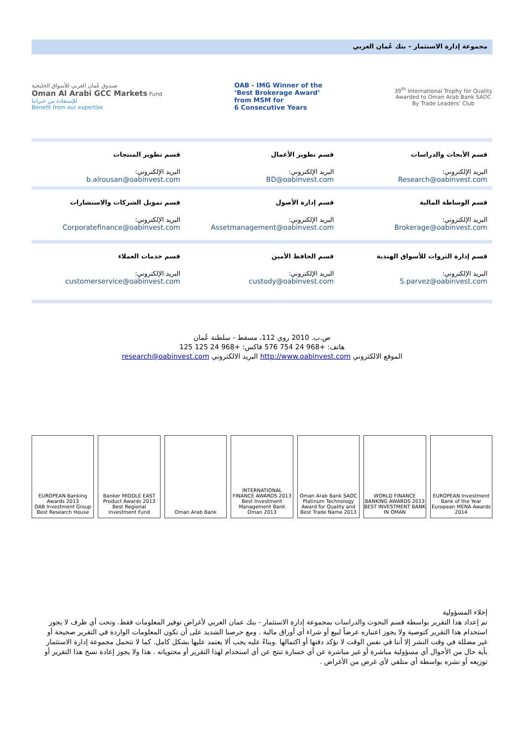مجموعة إدارة الاستثمار – بنك عُمان العربي
صندوق عُمان العربي للأسواق الخليجية
Oman Al Arabi GCC Markets Fund
للإستفادة من خبراتنا
Benefit from our expertise
OAB - IMG Winner of the
‘Best Brokerage Award’
from MSM for
6 Consecutive Years
39<sup>th</sup> International Trophy for Quality
Awarded to Oman Arab Bank SAOC
By Trade Leaders’ Club
| قسم الأبحاث والدراسات البريد الإلكتروني: Research@oabinvest.com | قسم تطوير الأعمال البريد الإلكتروني: BD@oabinvest.com | قسم تطوير المنتجات البريد الإلكتروني: b.alrousan@oabinvest.com |
| قسم الوساطة المالية البريد الإلكتروني: Brokerage@oabinvest.com | قسم إدارة الأصول البريد الإلكتروني: Assetmanagement@oabinvest.com | قسم تمويل الشركات والاستشارات البريد الإلكتروني: Corporatefinance@oabinvest.com |
| قسم إدارة الثروات للأسواق الهندية البريد الإلكتروني: S.parvez@oabinvest.com | قسم الحافظ الأمين البريد الإلكتروني: custody@oabinvest.com | قسم خدمات العملاء البريد الإلكتروني: customerservice@oabinvest.com |
ص.ب. 2010 روي 112، مسقط - سلطنة عُمان
هاتف: +968 24 754 576 فاكس: +968 24 125 125
الموقع الالكتروني http://www.oabinvest.com البريد الالكتروني research@oabinvest.com
EUROPEAN Banking Awards 2013
OAB Investment Group Best Research House
Banker MIDDLE EAST Product Awards 2013 Best Regional Investment Fund
Oman Arab Bank INTERNATIONAL FINANCE AWARDS 2013 Best Investment Management Bank Oman 2013
Oman Arab Bank SAOC Platinum Technology Award for Quality and Best Trade Name 2013
WORLD FINANCE BANKING AWARDS 2013 BEST INVESTMENT BANK IN OMAN
EUROPEAN Investment Bank of the Year European MENA Awards 2014
إخلاء المسؤولية
تم إعداد هذا التقرير بواسطة قسم البحوث والدراسات بمجموعة إدارة الاستثمار - بنك عمان العربي لأغراض توفير المعلومات فقط. وتحت أي ظرف لا يجوز استخدام هذا التقرير كتوصية ولا يجوز اعتباره عرضاً لبيع أو شراء أي أوراق مالية . ومع حرصنا الشديد على أن تكون المعلومات الواردة في التقرير صحيحة أو غير مضللة في وقت النشر إلا أننا في نفس الوقت لا نؤكد دقتها أو اكتمالها .وبناءً عليه يجب ألا يعتمد عليها بشكل كامل. كما لا تتحمل مجموعة إدارة الاستثمار بأية حال من الأحوال أي مسؤولية مباشرة أو غير مباشرة عن أي خسارة تنتج عن أي استخدام لهذا التقرير أو محتوياته . هذا ولا يجوز إعادة نسخ هذا التقرير أو توزيعه أو نشره بواسطة أي متلقي لأي غرض من الأغراض .